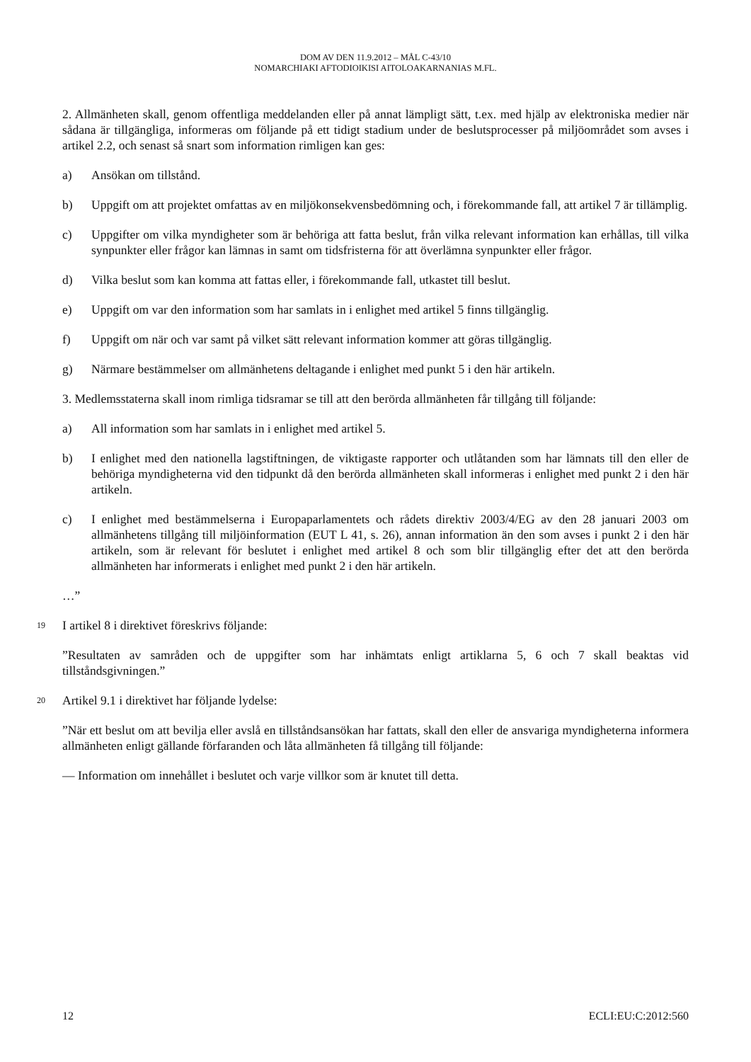DOM AV DEN 11.9.2012 – MÅL C-43/10
NOMARCHIAKI AFTODIOIKISI AITOLOAKARNANIAS M.FL.
2. Allmänheten skall, genom offentliga meddelanden eller på annat lämpligt sätt, t.ex. med hjälp av elektroniska medier när sådana är tillgängliga, informeras om följande på ett tidigt stadium under de beslutsprocesser på miljöområdet som avses i artikel 2.2, och senast så snart som information rimligen kan ges:
a) Ansökan om tillstånd.
b) Uppgift om att projektet omfattas av en miljökonsekvensbedömning och, i förekommande fall, att artikel 7 är tillämplig.
c) Uppgifter om vilka myndigheter som är behöriga att fatta beslut, från vilka relevant information kan erhållas, till vilka synpunkter eller frågor kan lämnas in samt om tidsfristerna för att överlämna synpunkter eller frågor.
d) Vilka beslut som kan komma att fattas eller, i förekommande fall, utkastet till beslut.
e) Uppgift om var den information som har samlats in i enlighet med artikel 5 finns tillgänglig.
f) Uppgift om när och var samt på vilket sätt relevant information kommer att göras tillgänglig.
g) Närmare bestämmelser om allmänhetens deltagande i enlighet med punkt 5 i den här artikeln.
3. Medlemsstaterna skall inom rimliga tidsramar se till att den berörda allmänheten får tillgång till följande:
a) All information som har samlats in i enlighet med artikel 5.
b) I enlighet med den nationella lagstiftningen, de viktigaste rapporter och utlåtanden som har lämnats till den eller de behöriga myndigheterna vid den tidpunkt då den berörda allmänheten skall informeras i enlighet med punkt 2 i den här artikeln.
c) I enlighet med bestämmelserna i Europaparlamentets och rådets direktiv 2003/4/EG av den 28 januari 2003 om allmänhetens tillgång till miljöinformation (EUT L 41, s. 26), annan information än den som avses i punkt 2 i den här artikeln, som är relevant för beslutet i enlighet med artikel 8 och som blir tillgänglig efter det att den berörda allmänheten har informerats i enlighet med punkt 2 i den här artikeln.
…”
19 I artikel 8 i direktivet föreskrivs följande:
”Resultaten av samråden och de uppgifter som har inhämtats enligt artiklarna 5, 6 och 7 skall beaktas vid tillståndsgivningen.”
20 Artikel 9.1 i direktivet har följande lydelse:
”När ett beslut om att bevilja eller avslå en tillståndsansökan har fattats, skall den eller de ansvariga myndigheterna informera allmänheten enligt gällande förfaranden och låta allmänheten få tillgång till följande:
— Information om innehållet i beslutet och varje villkor som är knutet till detta.
12 ECLI:EU:C:2012:560